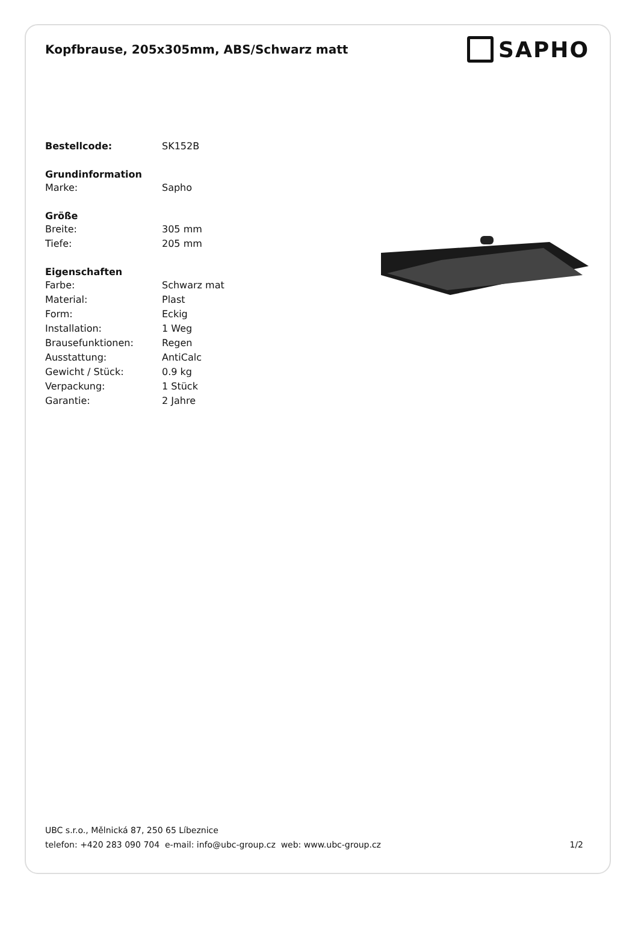Kopfbrause, 205x305mm, ABS/Schwarz matt
SAPHO
| Bestellcode: | SK152B |
| Grundinformation | |
| Marke: | Sapho |
| Größe | |
| Breite: | 305 mm |
| Tiefe: | 205 mm |
| Eigenschaften | |
| Farbe: | Schwarz mat |
| Material: | Plast |
| Form: | Eckig |
| Installation: | 1 Weg |
| Brausefunktionen: | Regen |
| Ausstattung: | AntiCalc |
| Gewicht / Stück: | 0.9 kg |
| Verpackung: | 1 Stück |
| Garantie: | 2 Jahre |
UBC s.r.o., Mělnická 87, 250 65 Líbeznice
telefon: +420 283 090 704 e-mail: info@ubc-group.cz web: www.ubc-group.cz
1/2